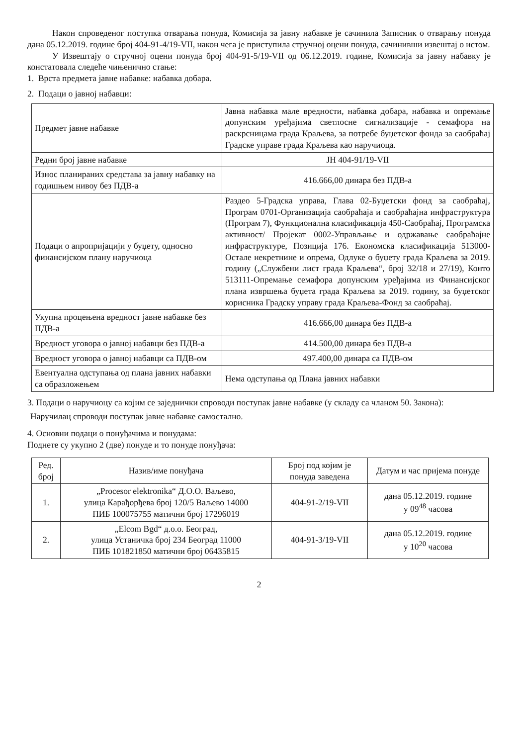Након спроведеног поступка отварања понуда, Комисија за јавну набавке је сачинила Записник о отварању понуда дана 05.12.2019. године број 404-91-4/19-VII, након чега је приступила стручној оцени понуда, сачинивши извештај о истом.
У Извештају о стручној оцени понуда број 404-91-5/19-VII од 06.12.2019. године, Комисија за јавну набавку је констатовала следеће чињенично стање:
1. Врста предмета јавне набавке: набавка добара.
2. Подаци о јавној набавци:
| Предмет јавне набавке | Јавна набавка мале вредности, набавка добара, набавка и опремање допунским уређајима светлосне сигнализације - семафора на раскрсницама града Краљева, за потребе буџетског фонда за саобраћај Градске управе града Краљева као наручиоца. |
| Редни број јавне набавке | ЈН 404-91/19-VII |
| Износ планираних средстава за јавну набавку на годишњем нивоу без ПДВ-а | 416.666,00 динара без ПДВ-а |
| Подаци о апропријацији у буџету, односно финансијском плану наручиоца | Раздео 5-Градска управа, Глава 02-Буџетски фонд за саобраћај, Програм 0701-Организација саобраћаја и саобраћајна инфраструктура (Програм 7), Функционална класификација 450-Саобраћај, Програмска активност/ Пројекат 0002-Управљање и одржавање саобраћајне инфраструктуре, Позиција 176. Економска класификација 513000-Остале некретнине и опрема, Одлуке о буџету града Краљева за 2019. годину („Службени лист града Краљева“, број 32/18 и 27/19), Конто 513111-Опремање семафора допунским уређајима из Финансијског плана извршења буџета града Краљева за 2019. годину, за буџетског корисника Градску управу града Краљева-Фонд за саобраћај. |
| Укупна процењена вредност јавне набавке без ПДВ-а | 416.666,00 динара без ПДВ-а |
| Вредност уговора о јавној набавци без ПДВ-а | 414.500,00 динара без ПДВ-а |
| Вредност уговора о јавној набавци са ПДВ-ом | 497.400,00 динара са ПДВ-ом |
| Евентуална одступања од плана јавних набавки са образложењем | Нема одступања од Плана јавних набавки |
3. Подаци о наручиоцу са којим се заједнички спроводи поступак јавне набавке (у складу са чланом 50. Закона):
Наручилац спроводи поступак јавне набавке самостално.
4. Основни подаци о понуђачима и понудама:
Поднете су укупно 2 (две) понуде и то понуде понуђача:
| Ред. број | Назив/име понуђача | Број под којим је понуда заведена | Датум и час пријема понуде |
| --- | --- | --- | --- |
| 1. | „Procesor elektronika“ Д.О.О. Ваљево, улица Карађорђева број 120/5 Ваљево 14000 ПИБ 100075755 матични број 17296019 | 404-91-2/19-VII | дана 05.12.2019. године у 09<sup>48</sup> часова |
| 2. | „Elcom Bgd“ д.о.о. Београд, улица Устаничка број 234 Београд 11000 ПИБ 101821850 матични број 06435815 | 404-91-3/19-VII | дана 05.12.2019. године у 10<sup>20</sup> часова |
2